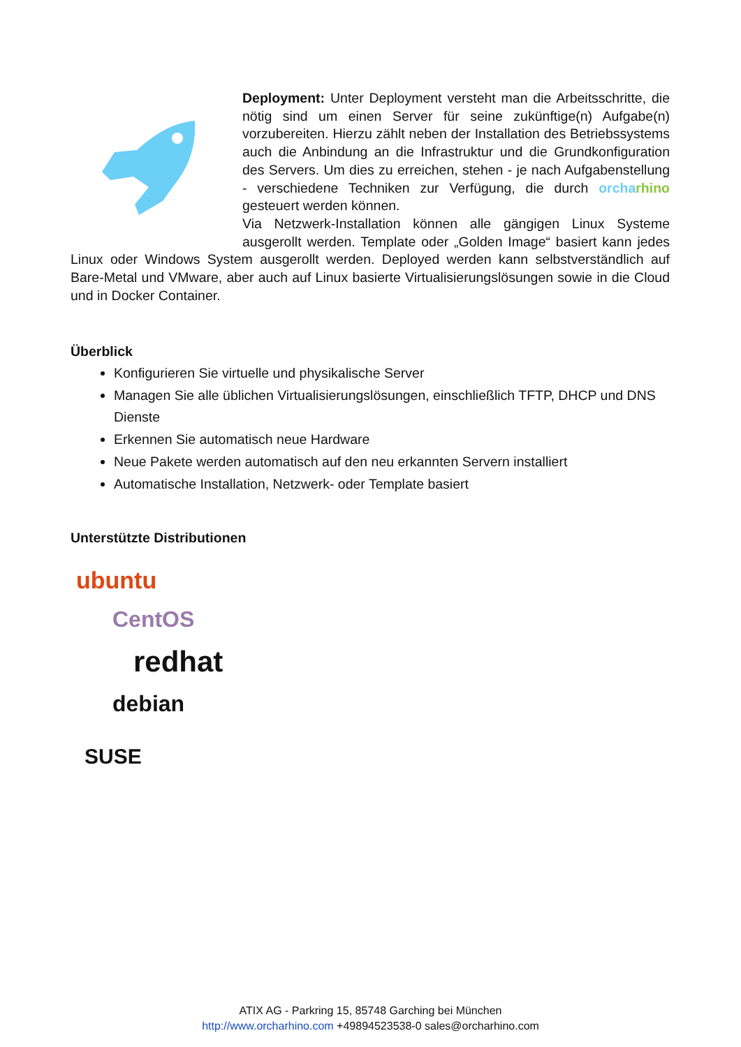Deployment: Unter Deployment versteht man die Arbeitsschritte, die nötig sind um einen Server für seine zukünftige(n) Aufgabe(n) vorzubereiten. Hierzu zählt neben der Installation des Betriebssystems auch die Anbindung an die Infrastruktur und die Grundkonfiguration des Servers. Um dies zu erreichen, stehen - je nach Aufgabenstellung - verschiedene Techniken zur Verfügung, die durch orcha rhino gesteuert werden können.
Via Netzwerk-Installation können alle gängigen Linux Systeme ausgerollt werden. Template oder „Golden Image“ basiert kann jedes Linux oder Windows System ausgerollt werden. Deployed werden kann selbstverständlich auf Bare-Metal und VMware, aber auch auf Linux basierte Virtualisierungslösungen sowie in die Cloud und in Docker Container.
Überblick
Konfigurieren Sie virtuelle und physikalische Server
Managen Sie alle üblichen Virtualisierungslösungen, einschließlich TFTP, DHCP und DNS Dienste
Erkennen Sie automatisch neue Hardware
Neue Pakete werden automatisch auf den neu erkannten Servern installiert
Automatische Installation, Netzwerk- oder Template basiert
Unterstützte Distributionen
ubuntu
CentOS
redhat
debian
SUSE
ATIX AG - Parkring 15, 85748 Garching bei München
http://www.orcharhino.com +49894523538-0 sales@orcharhino.com